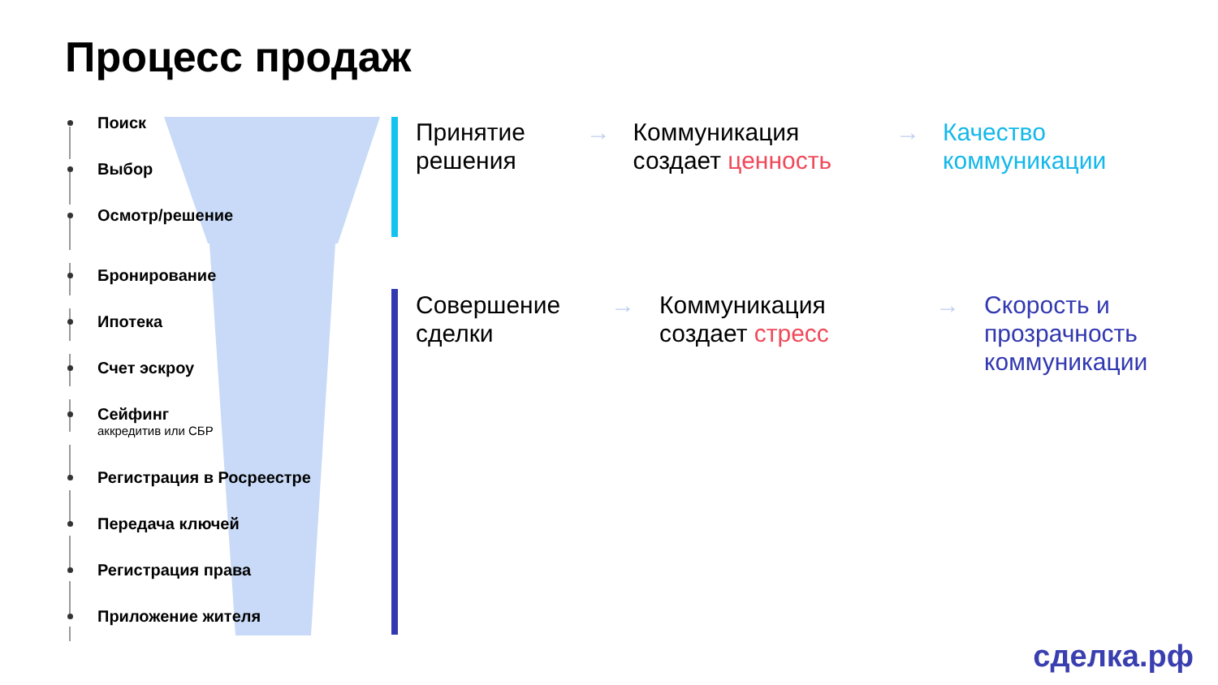Процесс продаж
Поиск
Выбор
Осмотр/решение
Бронирование
Ипотека
Счет эскроу
Сейфинг
аккредитив или СБР
Регистрация в Росреестре
Передача ключей
Регистрация права
Приложение жителя
Принятие решения
→ Коммуникация создает ценность
→ Качество коммуникации
Совершение сделки
→ Коммуникация создает стресс
→ Скорость и прозрачность коммуникации
сделка.рф